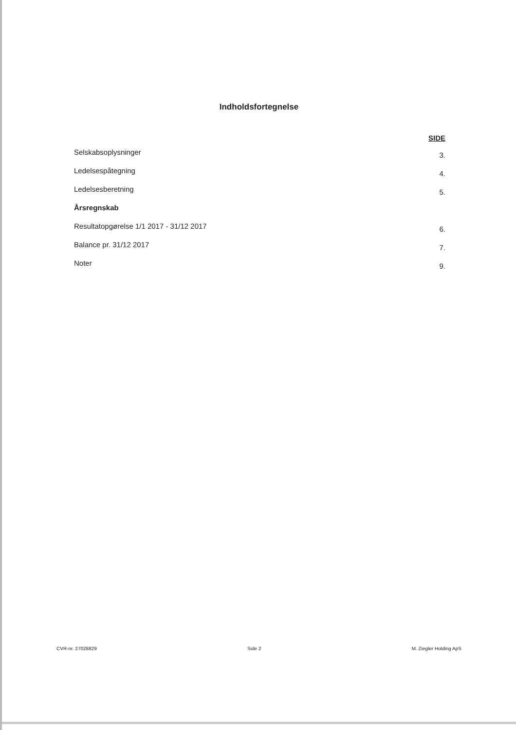Indholdsfortegnelse
SIDE
Selskabsoplysninger 3.
Ledelsespåtegning 4.
Ledelsesberetning 5.
Årsregnskab
Resultatopgørelse 1/1 2017 - 31/12 2017 6.
Balance pr. 31/12 2017 7.
Noter 9.
CVR-nr. 27028829 Side 2 M. Ziegler Holding ApS